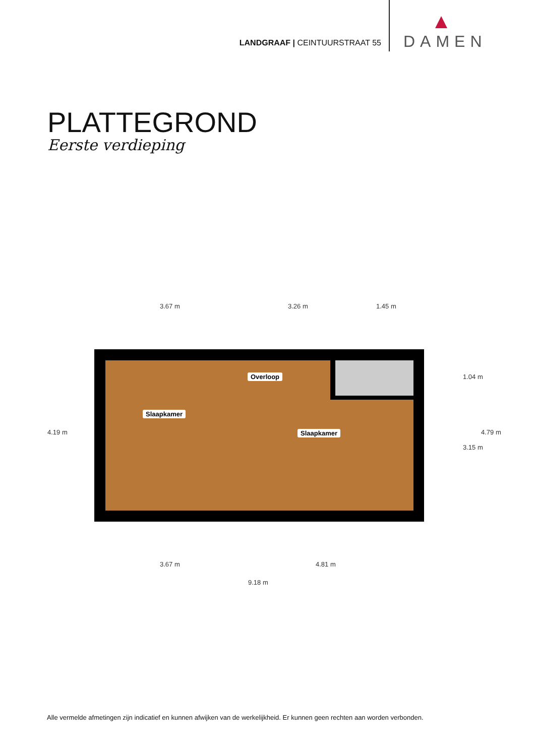LANDGRAAF | CEINTUURSTRAAT 55
DAMEN
PLATTEGROND
Eerste verdieping
3.67 m 3.26 m 1.45 m
Slaapkamer
Overloop
Slaapkamer
4.19 m
1.04 m
3.15 m
4.79 m
3.67 m 4.81 m
9.18 m
Alle vermelde afmetingen zijn indicatief en kunnen afwijken van de werkelijkheid. Er kunnen geen rechten aan worden verbonden.